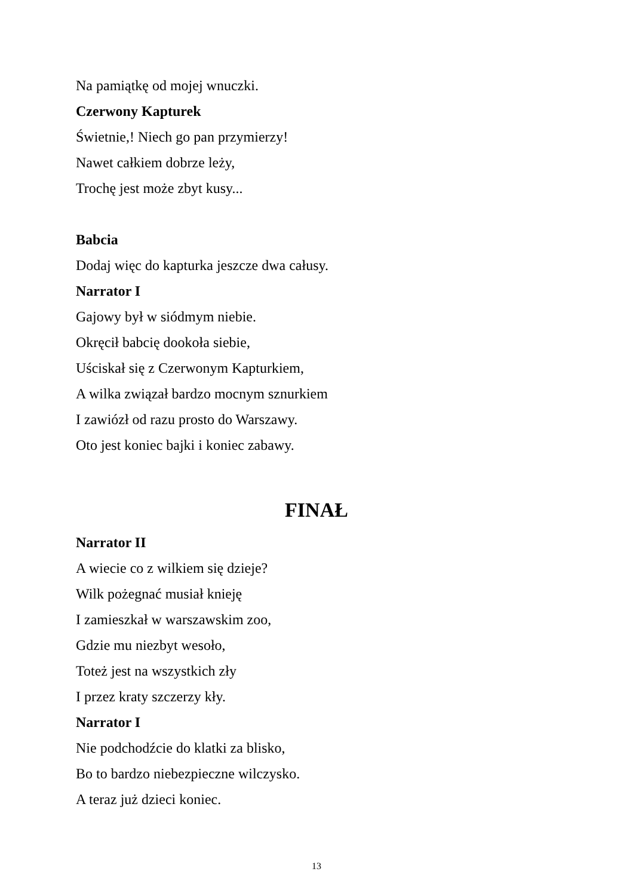Na pamiątkę od mojej wnuczki.
Czerwony Kapturek
Świetnie,! Niech go pan przymierzy!
Nawet całkiem dobrze leży,
Trochę jest może zbyt kusy...
Babcia
Dodaj więc do kapturka jeszcze dwa całusy.
Narrator I
Gajowy był w siódmym niebie.
Okręcił babcię dookoła siebie,
Uściskał się z Czerwonym Kapturkiem,
A wilka związał bardzo mocnym sznurkiem
I zawiózł od razu prosto do Warszawy.
Oto jest koniec bajki i koniec zabawy.
FINAŁ
Narrator II
A wiecie co z wilkiem się dzieje?
Wilk pożegnać musiał knieję
I zamieszkał w warszawskim zoo,
Gdzie mu niezbyt wesoło,
Toteż jest na wszystkich zły
I przez kraty szczerzy kły.
Narrator I
Nie podchodźcie do klatki za blisko,
Bo to bardzo niebezpieczne wilczysko.
A teraz już dzieci koniec.
13